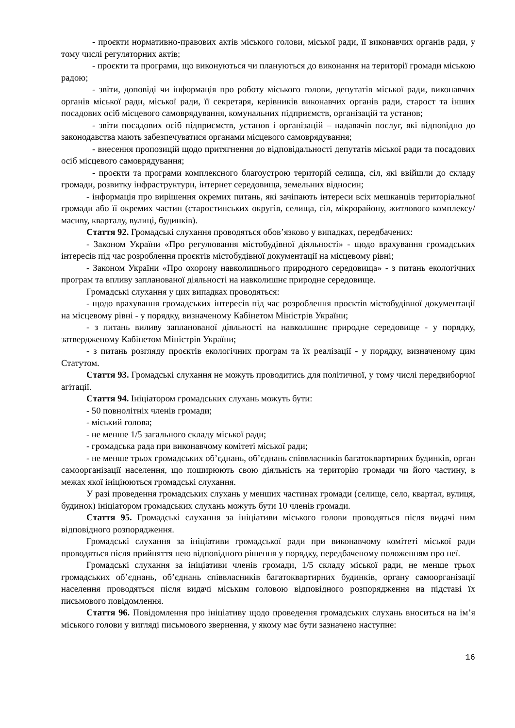- проєкти нормативно-правових актів міського голови, міської ради, її виконавчих органів ради, у тому числі регуляторних актів;
- проєкти та програми, що виконуються чи плануються до виконання на території громади міською радою;
- звіти, доповіді чи інформація про роботу міського голови, депутатів міської ради, виконавчих органів міської ради, міської ради, її секретаря, керівників виконавчих органів ради, старост та інших посадових осіб місцевого самоврядування, комунальних підприємств, організацій та установ;
- звіти посадових осіб підприємств, установ і організацій – надавачів послуг, які відповідно до законодавства мають забезпечуватися органами місцевого самоврядування;
- внесення пропозицій щодо притягнення до відповідальності депутатів міської ради та посадових осіб місцевого самоврядування;
- проєкти та програми комплексного благоустрою територій селища, сіл, які ввійшли до складу громади, розвитку інфраструктури, інтернет середовища, земельних відносин;
- інформація про вирішення окремих питань, які зачіпають інтереси всіх мешканців територіальної громади або її окремих частин (старостинських округів, селища, сіл, мікрорайону, житлового комплексу/масиву, кварталу, вулиці, будинків).
Стаття 92. Громадські слухання проводяться обов’язково у випадках, передбачених:
- Законом України «Про регулювання містобудівної діяльності» - щодо врахування громадських інтересів під час розроблення проєктів містобудівної документації на місцевому рівні;
- Законом України «Про охорону навколишнього природного середовища» - з питань екологічних програм та впливу запланованої діяльності на навколишнє природне середовище.
Громадські слухання у цих випадках проводяться:
- щодо врахування громадських інтересів під час розроблення проєктів містобудівної документації на місцевому рівні - у порядку, визначеному Кабінетом Міністрів України;
- з питань виливу запланованої діяльності на навколишнє природне середовище - у порядку, затвердженому Кабінетом Міністрів України;
- з питань розгляду проєктів екологічних програм та їх реалізації - у порядку, визначеному цим Статутом.
Стаття 93. Громадські слухання не можуть проводитись для політичної, у тому числі передвиборчої агітації.
Стаття 94. Ініціатором громадських слухань можуть бути:
- 50 повнолітніх членів громади;
- міський голова;
- не менше 1/5 загального складу міської ради;
- громадська рада при виконавчому комітеті міської ради;
- не менше трьох громадських об’єднань, об’єднань співвласників багатоквартирних будинків, орган самоорганізації населення, що поширюють свою діяльність на територію громади чи його частину, в межах якої ініціюються громадські слухання.
У разі проведення громадських слухань у менших частинах громади (селище, село, квартал, вулиця, будинок) ініціатором громадських слухань можуть бути 10 членів громади.
Стаття 95. Громадські слухання за ініціативи міського голови проводяться після видачі ним відповідного розпорядження.
Громадські слухання за ініціативи громадської ради при виконавчому комітеті міської ради проводяться після прийняття нею відповідного рішення у порядку, передбаченому положенням про неї.
Громадські слухання за ініціативи членів громади, 1/5 складу міської ради, не менше трьох громадських об’єднань, об’єднань співвласників багатоквартирних будинків, органу самоорганізації населення проводяться після видачі міським головою відповідного розпорядження на підставі їх письмового повідомлення.
Стаття 96. Повідомлення про ініціативу щодо проведення громадських слухань вноситься на ім’я міського голови у вигляді письмового звернення, у якому має бути зазначено наступне:
16